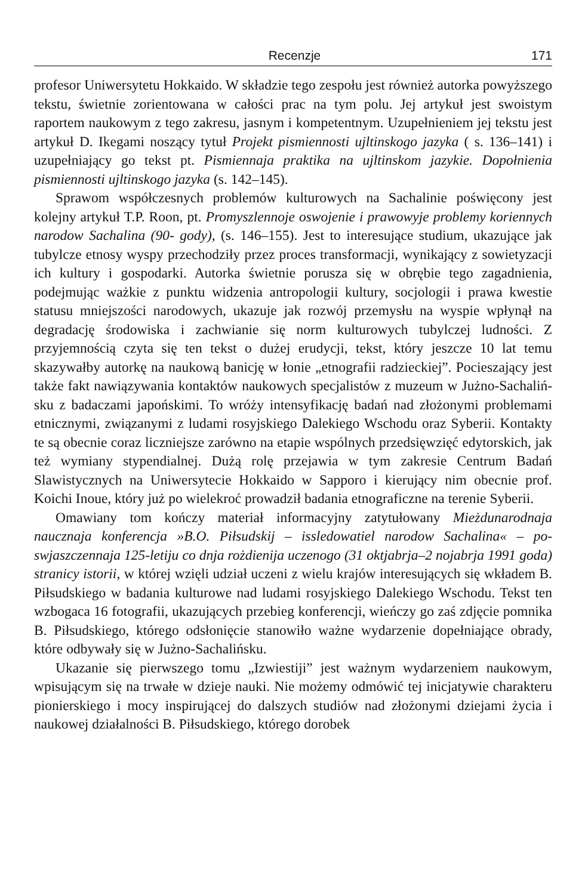Recenzje 171
profesor Uniwersytetu Hokkaido. W składzie tego zespołu jest również autorka powyższego tekstu, świetnie zorientowana w całości prac na tym polu. Jej artykuł jest swoistym raportem naukowym z tego zakresu, jasnym i kompetentnym. Uzupełnieniem jej tekstu jest artykuł D. Ikegami noszący tytuł Projekt pismienno­sti ujltinskogo jazyka ( s. 136–141) i uzupełniający go tekst pt. Pismiennaja praktika na ujltinskom jazykie. Dopołnienia pismiennosti ujltinskogo jazyka (s. 142–145).
Sprawom współczesnych problemów kulturowych na Sachalinie poświęcony jest kolejny artykuł T.P. Roon, pt. Promyszlennoje oswojenie i prawowyje proble­my koriennych narodow Sachalina (90- gody), (s. 146–155). Jest to interesujące studium, ukazujące jak tubylcze etnosy wyspy przechodziły przez proces transfor­macji, wynikający z sowietyzacji ich kultury i gospodarki. Autorka świetnie porusza się w obrębie tego zagadnienia, podejmując ważkie z punktu widzenia antropologii kultury, socjologii i prawa kwestie statusu mniejszości narodowych, ukazuje jak rozwój przemysłu na wyspie wpłynął na degradację środowiska i za­chwianie się norm kulturowych tubylczej ludności. Z przyjemnością czyta się ten tekst o dużej erudycji, tekst, który jeszcze 10 lat temu skazywałby autorkę na naukową banicję w łonie „etnografii radzieckiej”. Pocieszający jest także fakt nawiązywania kontaktów naukowych specjalistów z muzeum w Jużno-Sachaliń­sku z badaczami japońskimi. To wróży intensyfikację badań nad złożonymi problemami etnicznymi, związanymi z ludami rosyjskiego Dalekiego Wschodu oraz Syberii. Kontakty te są obecnie coraz liczniejsze zarówno na etapie wspólnych przedsięwzięć edytorskich, jak też wymiany stypendialnej. Dużą rolę przejawia w tym zakresie Centrum Badań Slawistycznych na Uniwersytecie Hokkaido w Sapporo i kierujący nim obecnie prof. Koichi Inoue, który już po wielekroć prowadził badania etnograficzne na terenie Syberii.
Omawiany tom kończy materiał informacyjny zatytułowany Mieżdunarodnaja naucznaja konferencja »B.O. Piłsudskij – issledowatiel narodow Sachalina« – po­swjaszczennaja 125-letiju co dnja rożdienija uczenogo (31 oktjabrja–2 nojabrja 1991 goda) stranicy istorii, w której wzięli udział uczeni z wielu krajów interesu­jących się wkładem B. Piłsudskiego w badania kulturowe nad ludami rosyjskiego Dalekiego Wschodu. Tekst ten wzbogaca 16 fotografii, ukazujących przebieg konferencji, wieńczy go zaś zdjęcie pomnika B. Piłsudskiego, którego odsłonięcie stanowiło ważne wydarzenie dopełniające obrady, które odbywały się w Jużno-Sachalińsku.
Ukazanie się pierwszego tomu „Izwiestiji” jest ważnym wydarzeniem nauko­wym, wpisującym się na trwałe w dzieje nauki. Nie możemy odmówić tej inicja­tywie charakteru pionierskiego i mocy inspirującej do dalszych studiów nad zło­żonymi dziejami życia i naukowej działalności B. Piłsudskiego, którego dorobek